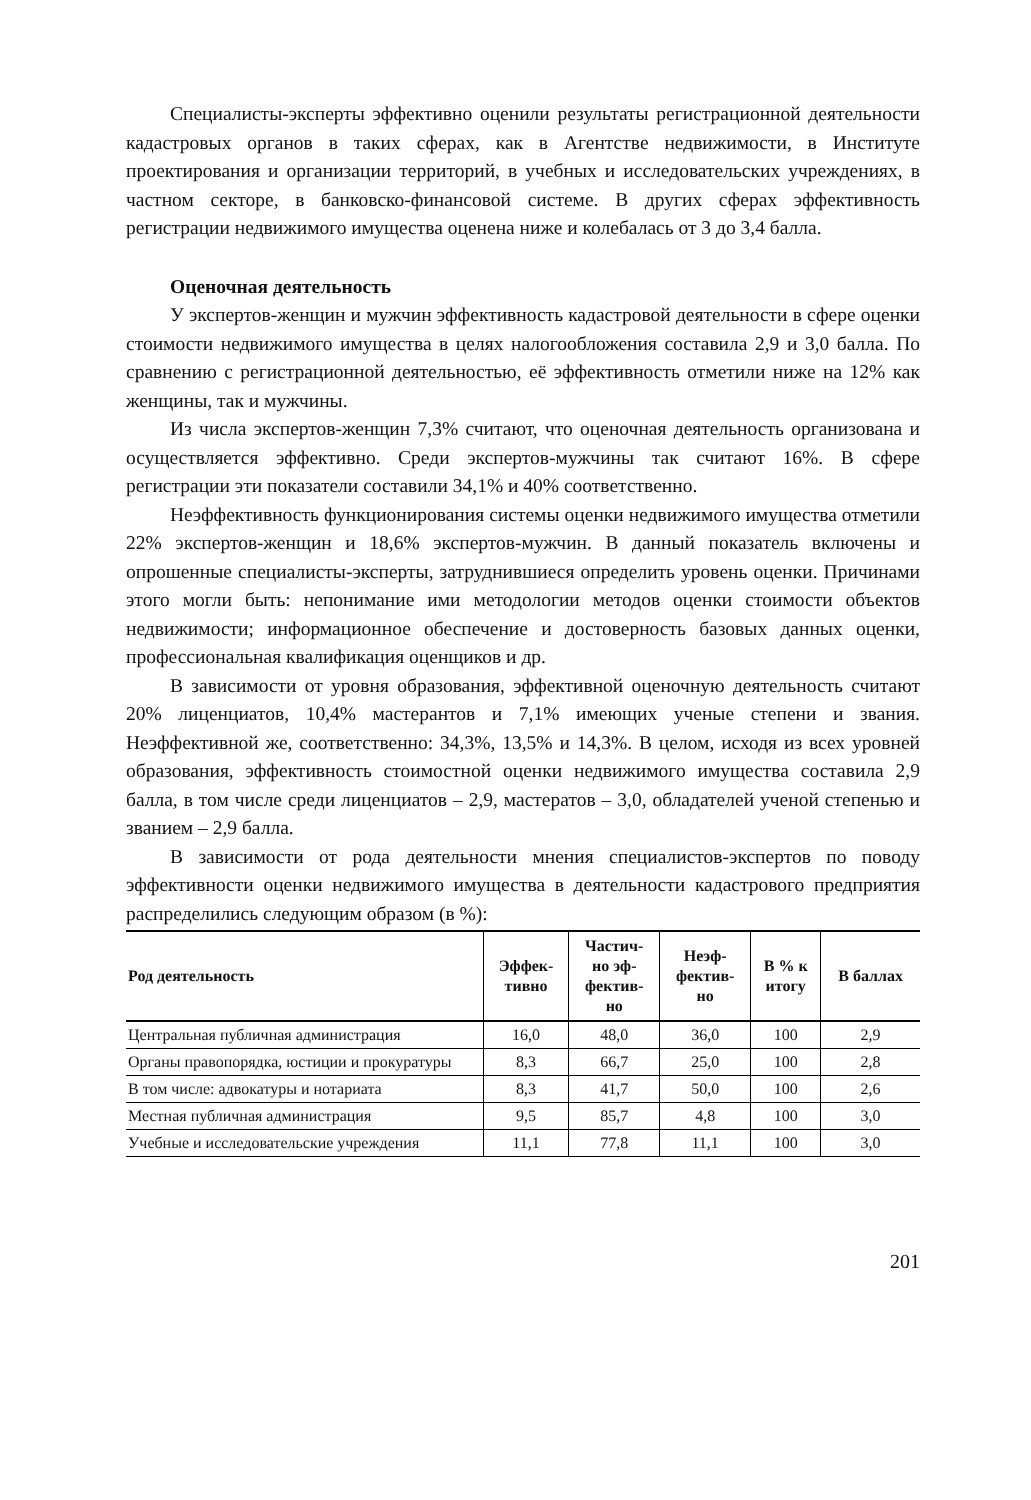Специалисты-эксперты эффективно оценили результаты регистрационной деятельности кадастровых органов в таких сферах, как в Агентстве недвижимости, в Институте проектирования и организации территорий, в учебных и исследовательских учреждениях, в частном секторе, в банковско-финансовой системе. В других сферах эффективность регистрации недвижимого имущества оценена ниже и колебалась от 3 до 3,4 балла.
Оценочная деятельность
У экспертов-женщин и мужчин эффективность кадастровой деятельности в сфере оценки стоимости недвижимого имущества в целях налогообложения составила 2,9 и 3,0 балла. По сравнению с регистрационной деятельностью, её эффективность отметили ниже на 12% как женщины, так и мужчины.
Из числа экспертов-женщин 7,3% считают, что оценочная деятельность организована и осуществляется эффективно. Среди экспертов-мужчины так считают 16%. В сфере регистрации эти показатели составили 34,1% и 40% соответственно.
Неэффективность функционирования системы оценки недвижимого имущества отметили 22% экспертов-женщин и 18,6% экспертов-мужчин. В данный показатель включены и опрошенные специалисты-эксперты, затруднившиеся определить уровень оценки. Причинами этого могли быть: непонимание ими методологии методов оценки стоимости объектов недвижимости; информационное обеспечение и достоверность базовых данных оценки, профессиональная квалификация оценщиков и др.
В зависимости от уровня образования, эффективной оценочную деятельность считают 20% лиценциатов, 10,4% мастерантов и 7,1% имеющих ученые степени и звания. Неэффективной же, соответственно: 34,3%, 13,5% и 14,3%. В целом, исходя из всех уровней образования, эффективность стоимостной оценки недвижимого имущества составила 2,9 балла, в том числе среди лиценциатов – 2,9, мастератов – 3,0, обладателей ученой степенью и званием – 2,9 балла.
В зависимости от рода деятельности мнения специалистов-экспертов по поводу эффективности оценки недвижимого имущества в деятельности кадастрового предприятия распределились следующим образом (в %):
| Род деятельность | Эффек- тивно | Частич- но эф- фектив- но | Неэф- фектив- но | В % к итогу | В баллах |
| --- | --- | --- | --- | --- | --- |
| Центральная публичная администрация | 16,0 | 48,0 | 36,0 | 100 | 2,9 |
| Органы правопорядка, юстиции и прокуратуры | 8,3 | 66,7 | 25,0 | 100 | 2,8 |
| В том числе: адвокатуры и нотариата | 8,3 | 41,7 | 50,0 | 100 | 2,6 |
| Местная публичная администрация | 9,5 | 85,7 | 4,8 | 100 | 3,0 |
| Учебные и исследовательские учреждения | 11,1 | 77,8 | 11,1 | 100 | 3,0 |
201